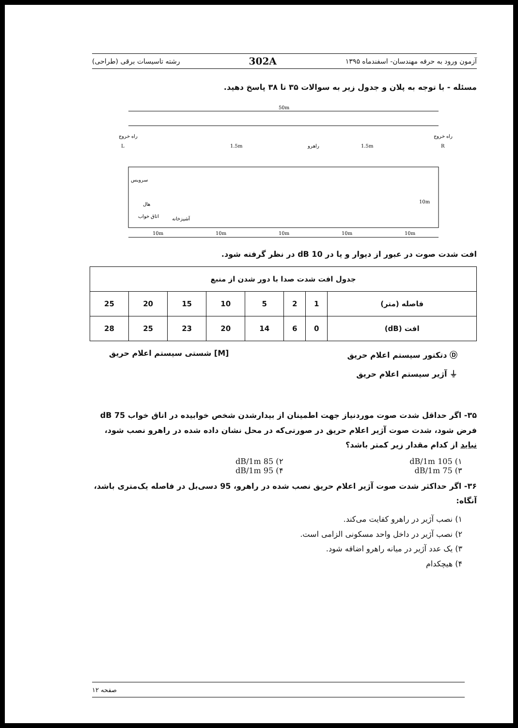آزمون ورود به حرفه مهندسان- اسفندماه ۱۳۹۵ 302A رشته تاسیسات برقی (طراحی)
مسئله - با توجه به پلان و جدول زیر به سوالات ۳۵ تا ۳۸ پاسخ دهید.
50m
L
R
هال
راهرو
راه خروج
راه خروج
سرویس
اتاق خواب
آشپزخانه
10m
10m
10m
10m
10m
1.5m
1.5m
10m
افت شدت صوت در عبور از دیوار و یا در 10 dB در نظر گرفته شود.
| جدول افت شدت صدا با دور شدن از منبع | | | | | | | |
| --- | --- | --- | --- | --- | --- | --- | --- |
| فاصله (متر) | 1 | 2 | 5 | 10 | 15 | 20 | 25 |
| افت (dB) | 0 | 6 | 14 | 20 | 23 | 25 | 28 |
Ⓓ دتکتور سیستم اعلام حریق [M] شستی سیستم اعلام حریق
⏚ آژیر سیستم اعلام حریق
۳۵- اگر حداقل شدت صوت موردنیاز جهت اطمینان از بیدارشدن شخص خوابیده در اتاق خواب 75 dB فرض شود، شدت صوت آژیر اعلام حریق در صورتی‌که در محل نشان داده شده در راهرو نصب شود، نباید از کدام مقدار زیر کمتر باشد؟
۱) 105 dB/1m ۲) 85 dB/1m ۳) 75 dB/1m ۴) 95 dB/1m
۳۶- اگر حداکثر شدت صوت آژیر اعلام حریق نصب شده در راهرو، 95 دسی‌بل در فاصله یک‌متری باشد، آنگاه:
۱) نصب آژیر در راهرو کفایت می‌کند.
۲) نصب آژیر در داخل واحد مسکونی الزامی است.
۳) یک عدد آژیر در میانه راهرو اضافه شود.
۴) هیچکدام
صفحه ۱۲